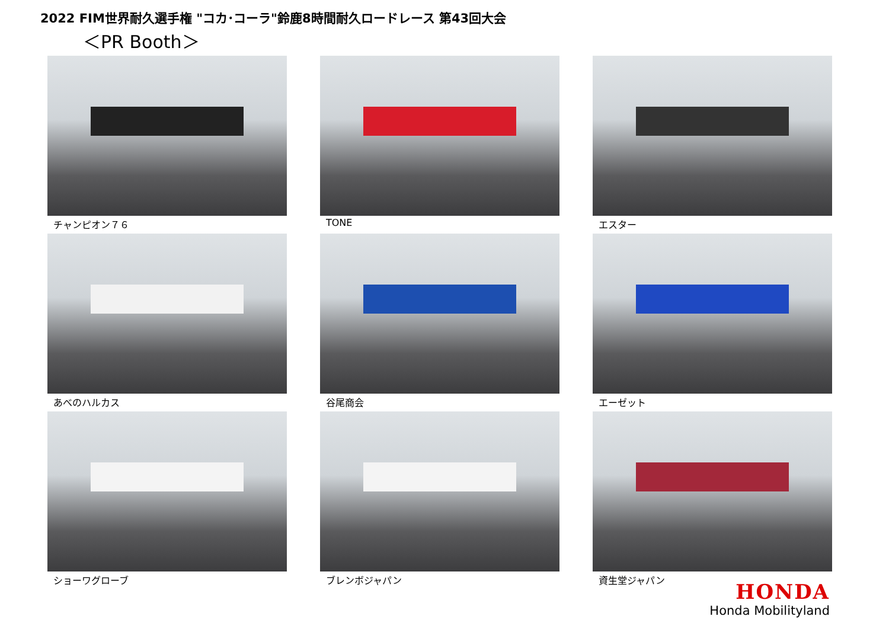2022 FIM世界耐久選手権 "コカ･コーラ"鈴鹿8時間耐久ロードレース 第43回大会
＜PR Booth＞
チャンピオン７６
TONE
エスター
あべのハルカス
谷尾商会
エーゼット
ショーワグローブ
ブレンボジャパン
資生堂ジャパン
HONDA
Honda Mobilityland